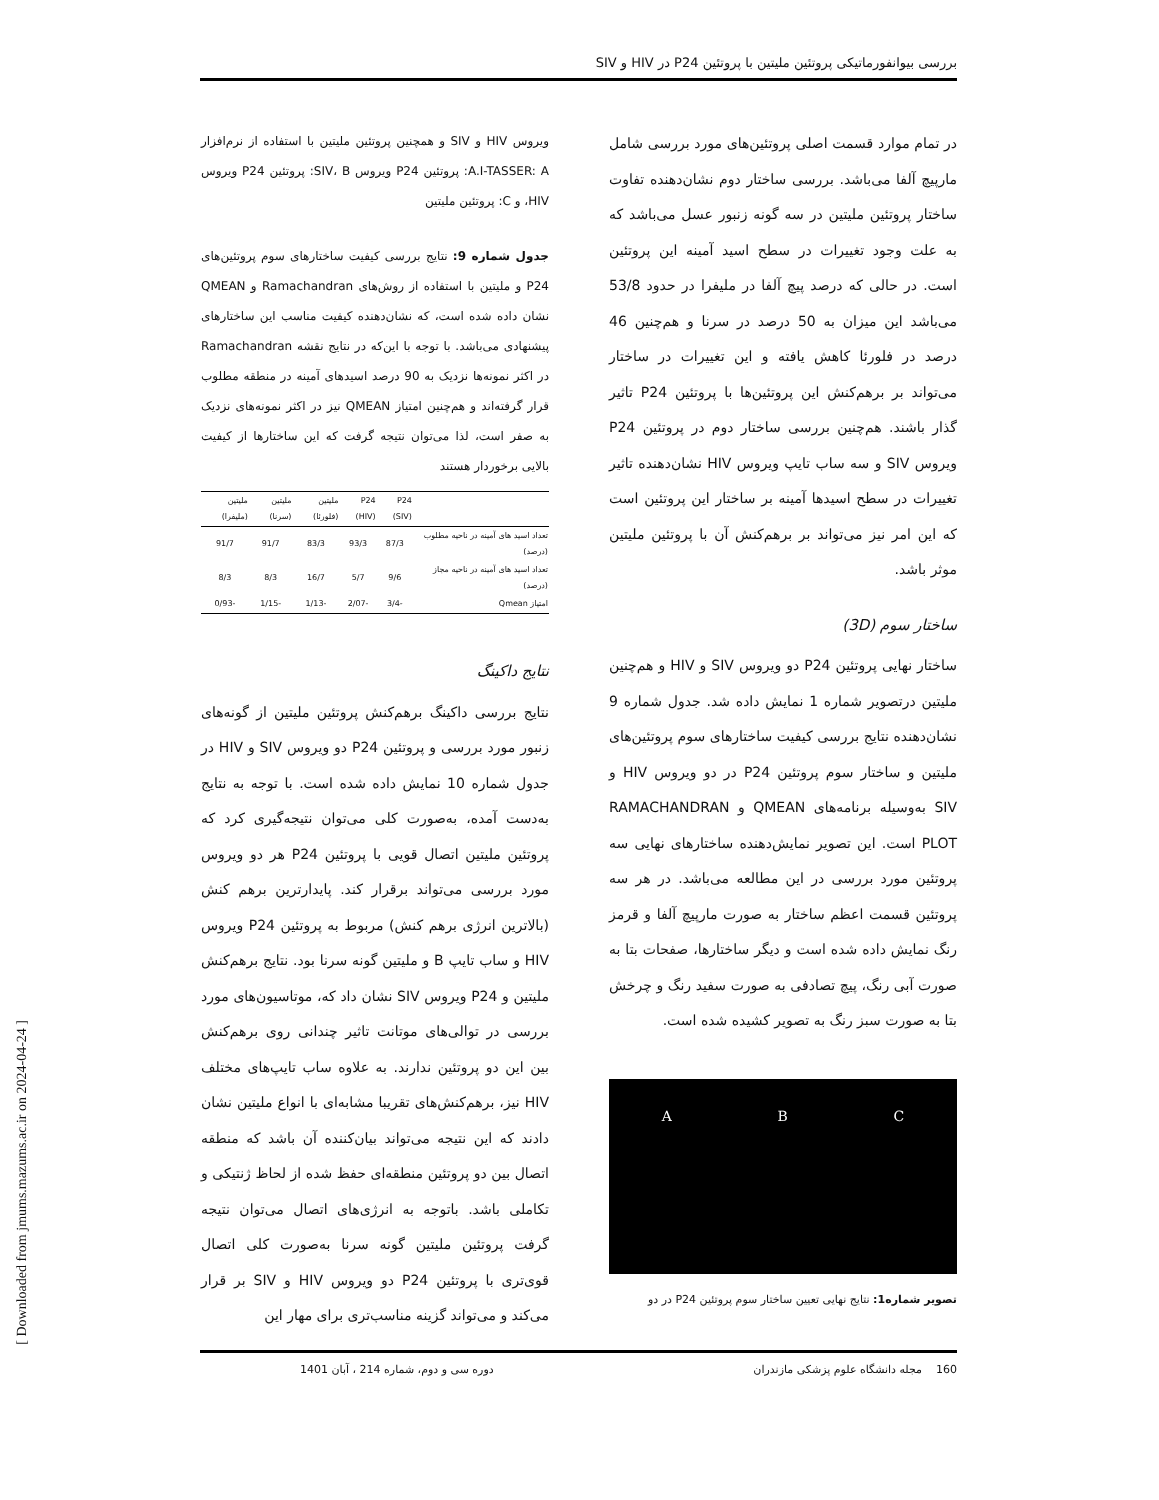بررسی بیوانفورماتیکی پروتئین ملیتین با پروتئین P24 در HIV و SIV
در تمام موارد قسمت اصلی پروتئین‌های مورد بررسی شامل مارپیچ آلفا می‌باشد. بررسی ساختار دوم نشان‌دهنده تفاوت ساختار پروتئین ملیتین در سه گونه زنبور عسل می‌باشد که به علت وجود تغییرات در سطح اسید آمینه این پروتئین است. در حالی که درصد پیچ آلفا در ملیفرا در حدود 53/8 می‌باشد این میزان به 50 درصد در سرنا و هم‌چنین 46 درصد در فلورئا کاهش یافته و این تغییرات در ساختار می‌تواند بر برهم‌کنش این پروتئین‌ها با پروتئین P24 تاثیر گذار باشند. هم‌چنین بررسی ساختار دوم در پروتئین P24 ویروس SIV و سه ساب تایپ ویروس HIV نشان‌دهنده تاثیر تغییرات در سطح اسیدها آمینه بر ساختار این پروتئین است که این امر نیز می‌تواند بر برهم‌کنش آن با پروتئین ملیتین موثر باشد.
ساختار سوم (3D)
ساختار نهایی پروتئین P24 دو ویروس SIV و HIV و هم‌چنین ملیتین درتصویر شماره 1 نمایش داده شد. جدول شماره 9 نشان‌دهنده نتایج بررسی کیفیت ساختارهای سوم پروتئین‌های ملیتین و ساختار سوم پروتئین P24 در دو ویروس HIV و SIV به‌وسیله برنامه‌های QMEAN و RAMACHANDRAN PLOT است. این تصویر نمایش‌دهنده ساختارهای نهایی سه پروتئین مورد بررسی در این مطالعه می‌باشد. در هر سه پروتئین قسمت اعظم ساختار به صورت مارپیچ آلفا و قرمز رنگ نمایش داده شده است و دیگر ساختارها، صفحات بتا به صورت آبی رنگ، پیچ تصادفی به صورت سفید رنگ و چرخش بتا به صورت سبز رنگ به تصویر کشیده شده است.
A B C
تصویر شماره1: نتایج نهایی تعیین ساختار سوم پروتئین P24 در دو
ویروس HIV و SIV و همچنین پروتئین ملیتین با استفاده از نرم‌افزار A.I-TASSER: A: پروتئین P24 ویروس SIV، B: پروتئین P24 ویروس HIV، و C: پروتئین ملیتین
جدول شماره 9: نتایج بررسی کیفیت ساختارهای سوم پروتئین‌های P24 و ملیتین با استفاده از روش‌های Ramachandran و QMEAN نشان داده شده است، که نشان‌دهنده کیفیت مناسب این ساختارهای پیشنهادی می‌باشد. با توجه با این‌که در نتایج نقشه Ramachandran در اکثر نمونه‌ها نزدیک به 90 درصد اسیدهای آمینه در منطقه مطلوب قرار گرفته‌اند و هم‌چنین امتیاز QMEAN نیز در اکثر نمونه‌های نزدیک به صفر است، لذا می‌توان نتیجه گرفت که این ساختارها از کیفیت بالایی برخوردار هستند
| | P24 (SIV) | P24 (HIV) | ملیتین (فلورئا) | ملیتین (سرنا) | ملیتین (ملیفرا) |
| --- | --- | --- | --- | --- | --- |
| تعداد اسید های آمینه در ناحیه مطلوب (درصد) | 87/3 | 93/3 | 83/3 | 91/7 | 91/7 |
| تعداد اسید های آمینه در ناحیه مجاز (درصد) | 9/6 | 5/7 | 16/7 | 8/3 | 8/3 |
| امتیاز Qmean | -3/4 | -2/07 | -1/13 | -1/15 | -0/93 |
نتایج داکینگ
نتایج بررسی داکینگ برهم‌کنش پروتئین ملیتین از گونه‌های زنبور مورد بررسی و پروتئین P24 دو ویروس SIV و HIV در جدول شماره 10 نمایش داده شده است. با توجه به نتایج به‌دست آمده، به‌صورت کلی می‌توان نتیجه‌گیری کرد که پروتئین ملیتین اتصال قویی با پروتئین P24 هر دو ویروس مورد بررسی می‌تواند برقرار کند. پایدارترین برهم کنش (بالاترین انرژی برهم کنش) مربوط به پروتئین P24 ویروس HIV و ساب تایپ B و ملیتین گونه سرنا بود. نتایج برهم‌کنش ملیتین و P24 ویروس SIV نشان داد که، موتاسیون‌های مورد بررسی در توالی‌های موتانت تاثیر چندانی روی برهم‌کنش بین این دو پروتئین ندارند. به علاوه ساب تایپ‌های مختلف HIV نیز، برهم‌کنش‌های تقریبا مشابه‌ای با انواع ملیتین نشان دادند که این نتیجه می‌تواند بیان‌کننده آن باشد که منطقه اتصال بین دو پروتئین منطقه‌ای حفظ شده از لحاظ ژنتیکی و تکاملی باشد. باتوجه به انرژی‌های اتصال می‌توان نتیجه گرفت پروتئین ملیتین گونه سرنا به‌صورت کلی اتصال قوی‌تری با پروتئین P24 دو ویروس HIV و SIV بر قرار می‌کند و می‌تواند گزینه مناسب‌تری برای مهار این
160 مجله دانشگاه علوم پزشکی مازندران دوره سی و دوم، شماره 214 ، آبان 1401
[ Downloaded from jmums.mazums.ac.ir on 2024-04-24 ]